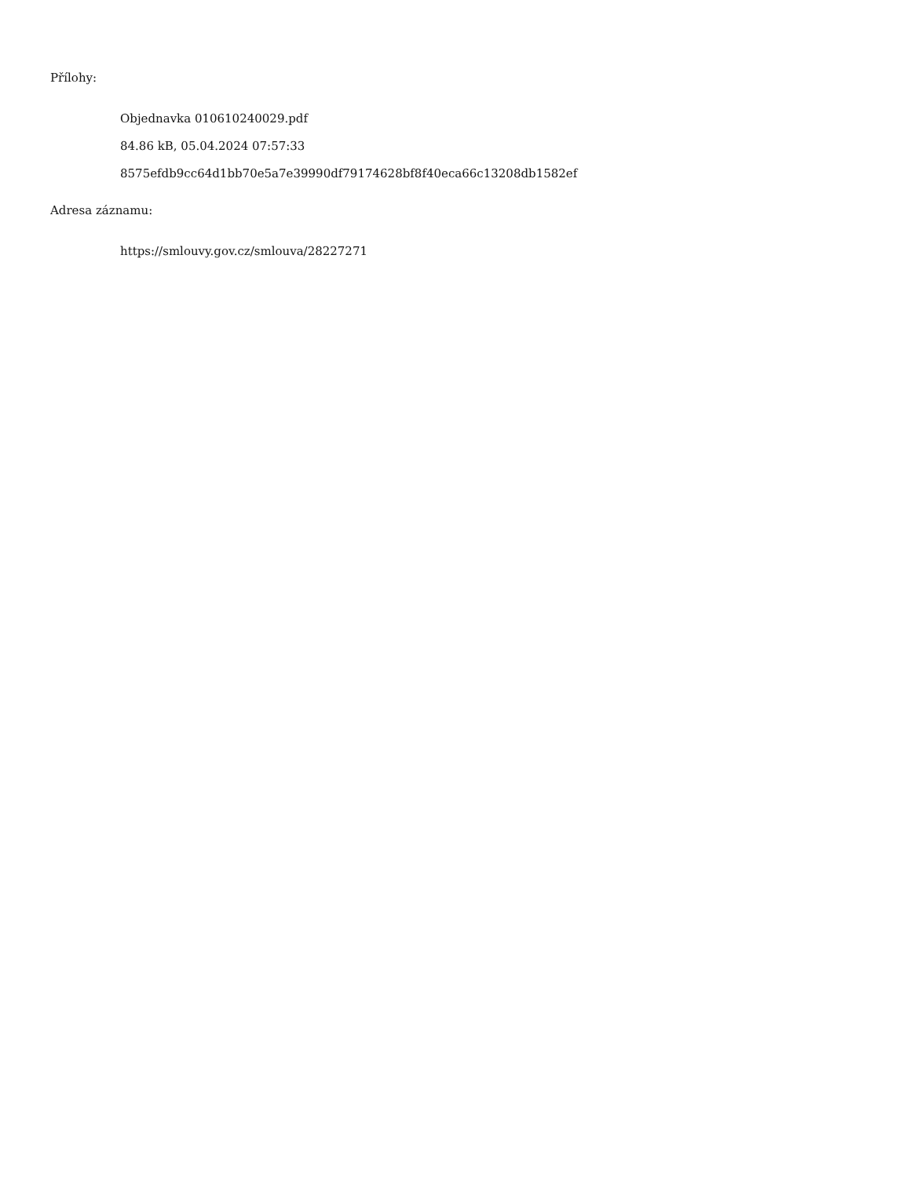Přílohy:
Objednavka 010610240029.pdf
84.86 kB, 05.04.2024 07:57:33
8575efdb9cc64d1bb70e5a7e39990df79174628bf8f40eca66c13208db1582ef
Adresa záznamu:
https://smlouvy.gov.cz/smlouva/28227271